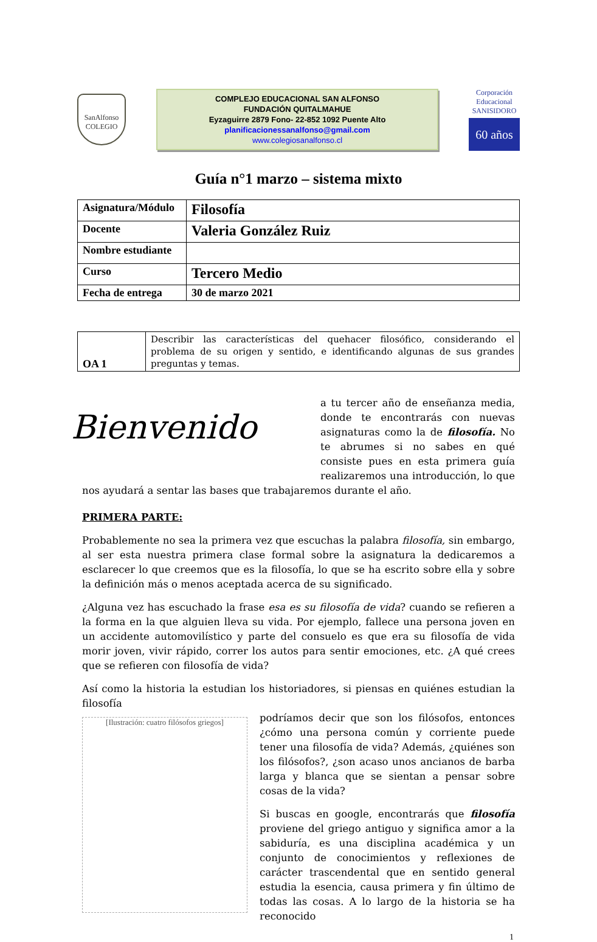SanAlfonso
COLEGIO
COMPLEJO EDUCACIONAL SAN ALFONSO
FUNDACIÓN QUITALMAHUE
Eyzaguirre 2879 Fono- 22-852 1092 Puente Alto
planificacionessanalfonso@gmail.com
www.colegiosanalfonso.cl
Corporación Educacional
SANISIDORO
60 años
Guía n°1 marzo – sistema mixto
| Asignatura/Módulo | Filosofía |
| Docente | Valeria González Ruiz |
| Nombre estudiante | |
| Curso | Tercero Medio |
| Fecha de entrega | 30 de marzo 2021 |
| OA 1 | Describir las características del quehacer filosófico, considerando el problema de su origen y sentido, e identificando algunas de sus grandes preguntas y temas. |
Bienvenido
a tu tercer año de enseñanza media, donde te encontrarás con nuevas asignaturas como la de filosofía. No te abrumes si no sabes en qué consiste pues en esta primera guía realizaremos una introducción, lo que nos ayudará a sentar las bases que trabajaremos durante el año.
PRIMERA PARTE:
Probablemente no sea la primera vez que escuchas la palabra filosofía, sin embargo, al ser esta nuestra primera clase formal sobre la asignatura la dedicaremos a esclarecer lo que creemos que es la filosofía, lo que se ha escrito sobre ella y sobre la definición más o menos aceptada acerca de su significado.
¿Alguna vez has escuchado la frase esa es su filosofía de vida? cuando se refieren a la forma en la que alguien lleva su vida. Por ejemplo, fallece una persona joven en un accidente automovilístico y parte del consuelo es que era su filosofía de vida morir joven, vivir rápido, correr los autos para sentir emociones, etc. ¿A qué crees que se refieren con filosofía de vida?
Así como la historia la estudian los historiadores, si piensas en quiénes estudian la filosofía
[Ilustración: cuatro filósofos griegos]
podríamos decir que son los filósofos, entonces ¿cómo una persona común y corriente puede tener una filosofía de vida? Además, ¿quiénes son los filósofos?, ¿son acaso unos ancianos de barba larga y blanca que se sientan a pensar sobre cosas de la vida?
Si buscas en google, encontrarás que filosofía proviene del griego antiguo y significa amor a la sabiduría, es una disciplina académica y un conjunto de conocimientos y reflexiones de carácter trascendental que en sentido general estudia la esencia, causa primera y fin último de todas las cosas. A lo largo de la historia se ha reconocido
1